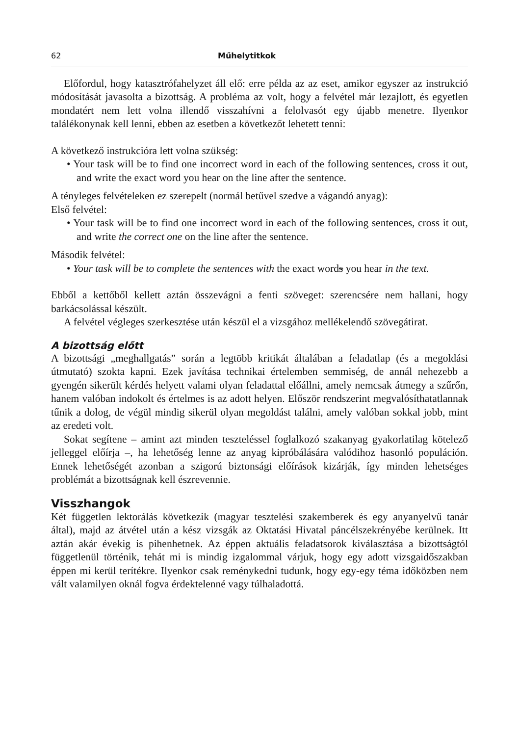62 Műhelytitkok
Előfordul, hogy katasztrófahelyzet áll elő: erre példa az az eset, amikor egyszer az instrukció módosítását javasolta a bizottság. A probléma az volt, hogy a felvétel már lezajlott, és egyetlen mondatért nem lett volna illendő visszahívni a felolvasót egy újabb menetre. Ilyenkor találékonynak kell lenni, ebben az esetben a következőt lehetett tenni:
A következő instrukcióra lett volna szükség:
• Your task will be to find one incorrect word in each of the following sentences, cross it out, and write the exact word you hear on the line after the sentence.
A tényleges felvételeken ez szerepelt (normál betűvel szedve a vágandó anyag):
Első felvétel:
• Your task will be to find one incorrect word in each of the following sentences, cross it out, and write the correct one on the line after the sentence.
Második felvétel:
• Your task will be to complete the sentences with the exact words you hear in the text.
Ebből a kettőből kellett aztán összevágni a fenti szöveget: szerencsére nem hallani, hogy barkácsolással készült.
A felvétel végleges szerkesztése után készül el a vizsgához mellékelendő szövegátirat.
A bizottság előtt
A bizottsági „meghallgatás” során a legtöbb kritikát általában a feladatlap (és a megoldási útmutató) szokta kapni. Ezek javítása technikai értelemben semmiség, de annál nehezebb a gyengén sikerült kérdés helyett valami olyan feladattal előállni, amely nemcsak átmegy a szűrőn, hanem valóban indokolt és értelmes is az adott helyen. Először rendszerint megvalósíthatatlannak tűnik a dolog, de végül mindig sikerül olyan megoldást találni, amely valóban sokkal jobb, mint az eredeti volt.
Sokat segítene – amint azt minden teszteléssel foglalkozó szakanyag gyakorlatilag kötelező jelleggel előírja –, ha lehetőség lenne az anyag kipróbálására valódihoz hasonló populáción. Ennek lehetőségét azonban a szigorú biztonsági előírások kizárják, így minden lehetséges problémát a bizottságnak kell észrevennie.
Visszhangok
Két független lektorálás következik (magyar tesztelési szakemberek és egy anyanyelvű tanár által), majd az átvétel után a kész vizsgák az Oktatási Hivatal páncélszekrényébe kerülnek. Itt aztán akár évekig is pihenhetnek. Az éppen aktuális feladatsorok kiválasztása a bizottságtól függetlenül történik, tehát mi is mindig izgalommal várjuk, hogy egy adott vizsgaidőszakban éppen mi kerül terítékre. Ilyenkor csak reménykedni tudunk, hogy egy-egy téma időközben nem vált valamilyen oknál fogva érdektelenné vagy túlhaladottá.